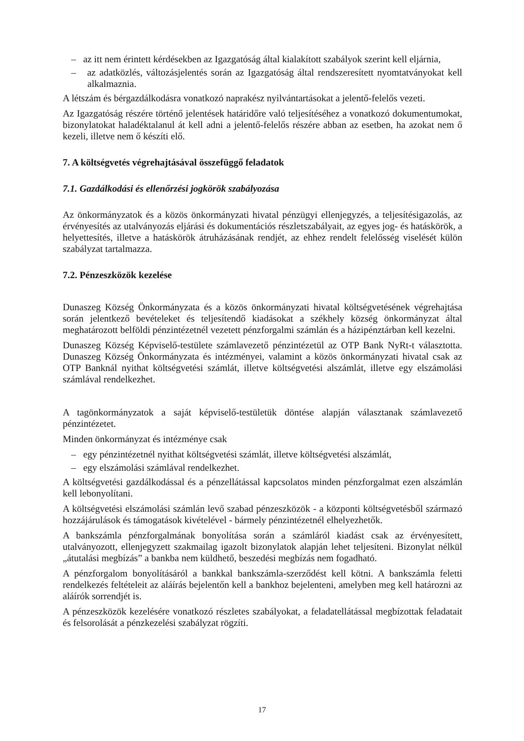– az itt nem érintett kérdésekben az Igazgatóság által kialakított szabályok szerint kell eljárnia,
– az adatközlés, változásjelentés során az Igazgatóság által rendszeresített nyomtatványokat kell alkalmaznia.
A létszám és bérgazdálkodásra vonatkozó naprakész nyilvántartásokat a jelentő-felelős vezeti.
Az Igazgatóság részére történő jelentések határidőre való teljesítéséhez a vonatkozó dokumentumokat, bizonylatokat haladéktalanul át kell adni a jelentő-felelős részére abban az esetben, ha azokat nem ő kezeli, illetve nem ő készíti elő.
7. A költségvetés végrehajtásával összefüggő feladatok
7.1. Gazdálkodási és ellenőrzési jogkörök szabályozása
Az önkormányzatok és a közös önkormányzati hivatal pénzügyi ellenjegyzés, a teljesítésigazolás, az érvényesítés az utalványozás eljárási és dokumentációs részletszabályait, az egyes jog- és hatáskörök, a helyettesítés, illetve a hatáskörök átruházásának rendjét, az ehhez rendelt felelősség viselését külön szabályzat tartalmazza.
7.2. Pénzeszközök kezelése
Dunaszeg Község Önkormányzata és a közös önkormányzati hivatal költségvetésének végrehajtása során jelentkező bevételeket és teljesítendő kiadásokat a székhely község önkormányzat által meghatározott belföldi pénzintézetnél vezetett pénzforgalmi számlán és a házipénztárban kell kezelni.
Dunaszeg Község Képviselő-testülete számlavezető pénzintézetül az OTP Bank NyRt-t választotta. Dunaszeg Község Önkormányzata és intézményei, valamint a közös önkormányzati hivatal csak az OTP Banknál nyithat költségvetési számlát, illetve költségvetési alszámlát, illetve egy elszámolási számlával rendelkezhet.
A tagönkormányzatok a saját képviselő-testületük döntése alapján választanak számlavezető pénzintézetet.
Minden önkormányzat és intézménye csak
– egy pénzintézetnél nyithat költségvetési számlát, illetve költségvetési alszámlát,
– egy elszámolási számlával rendelkezhet.
A költségvetési gazdálkodással és a pénzellátással kapcsolatos minden pénzforgalmat ezen alszámlán kell lebonyolítani.
A költségvetési elszámolási számlán levő szabad pénzeszközök - a központi költségvetésből származó hozzájárulások és támogatások kivételével - bármely pénzintézetnél elhelyezhetők.
A bankszámla pénzforgalmának bonyolítása során a számláról kiadást csak az érvényesített, utalványozott, ellenjegyzett szakmailag igazolt bizonylatok alapján lehet teljesíteni. Bizonylat nélkül „átutalási megbízás” a bankba nem küldhető, beszedési megbízás nem fogadható.
A pénzforgalom bonyolításáról a bankkal bankszámla-szerződést kell kötni. A bankszámla feletti rendelkezés feltételeit az aláírás bejelentőn kell a bankhoz bejelenteni, amelyben meg kell határozni az aláírók sorrendjét is.
A pénzeszközök kezelésére vonatkozó részletes szabályokat, a feladatellátással megbízottak feladatait és felsorolását a pénzkezelési szabályzat rögzíti.
17